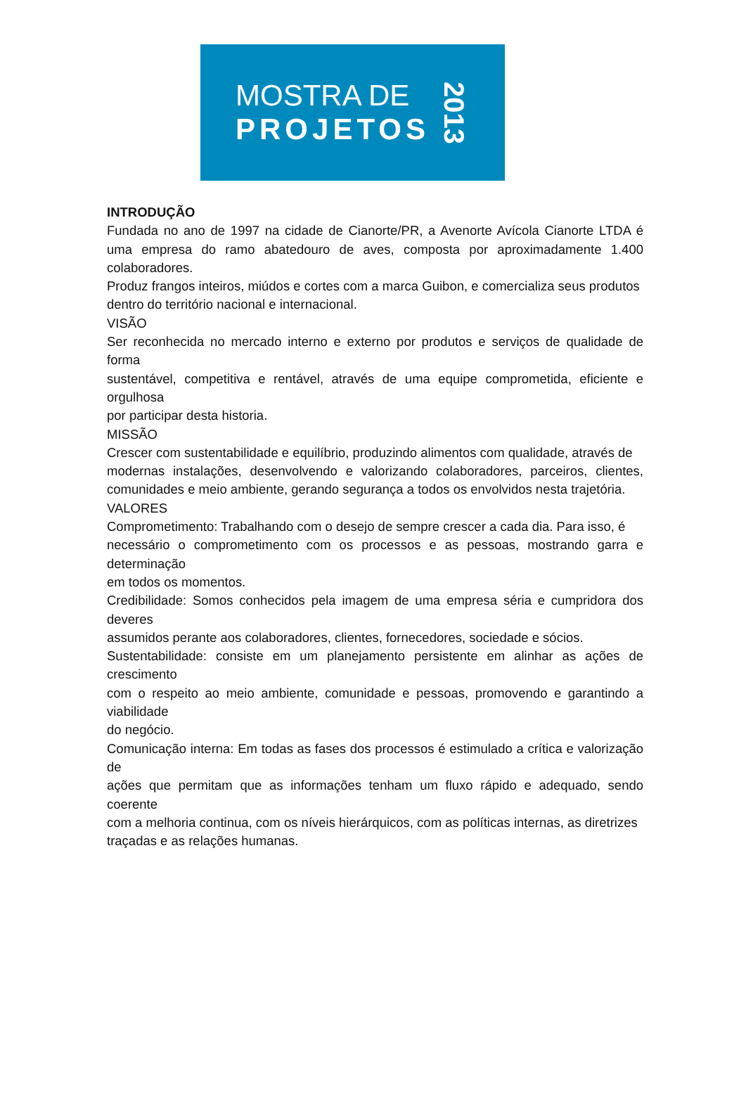MOSTRA DE
PROJETOS
2013
INTRODUÇÃO
Fundada no ano de 1997 na cidade de Cianorte/PR, a Avenorte Avícola Cianorte LTDA é uma empresa do ramo abatedouro de aves, composta por aproximadamente 1.400 colaboradores.
Produz frangos inteiros, miúdos e cortes com a marca Guibon, e comercializa seus produtos
dentro do território nacional e internacional.
VISÃO
Ser reconhecida no mercado interno e externo por produtos e serviços de qualidade de forma
sustentável, competitiva e rentável, através de uma equipe comprometida, eficiente e orgulhosa
por participar desta historia.
MISSÃO
Crescer com sustentabilidade e equilíbrio, produzindo alimentos com qualidade, através de
modernas instalações, desenvolvendo e valorizando colaboradores, parceiros, clientes, comunidades e meio ambiente, gerando segurança a todos os envolvidos nesta trajetória.
VALORES
Comprometimento: Trabalhando com o desejo de sempre crescer a cada dia. Para isso, é
necessário o comprometimento com os processos e as pessoas, mostrando garra e determinação
em todos os momentos.
Credibilidade: Somos conhecidos pela imagem de uma empresa séria e cumpridora dos deveres
assumidos perante aos colaboradores, clientes, fornecedores, sociedade e sócios.
Sustentabilidade: consiste em um planejamento persistente em alinhar as ações de crescimento
com o respeito ao meio ambiente, comunidade e pessoas, promovendo e garantindo a viabilidade
do negócio.
Comunicação interna: Em todas as fases dos processos é estimulado a crítica e valorização de
ações que permitam que as informações tenham um fluxo rápido e adequado, sendo coerente
com a melhoria continua, com os níveis hierárquicos, com as políticas internas, as diretrizes
traçadas e as relações humanas.